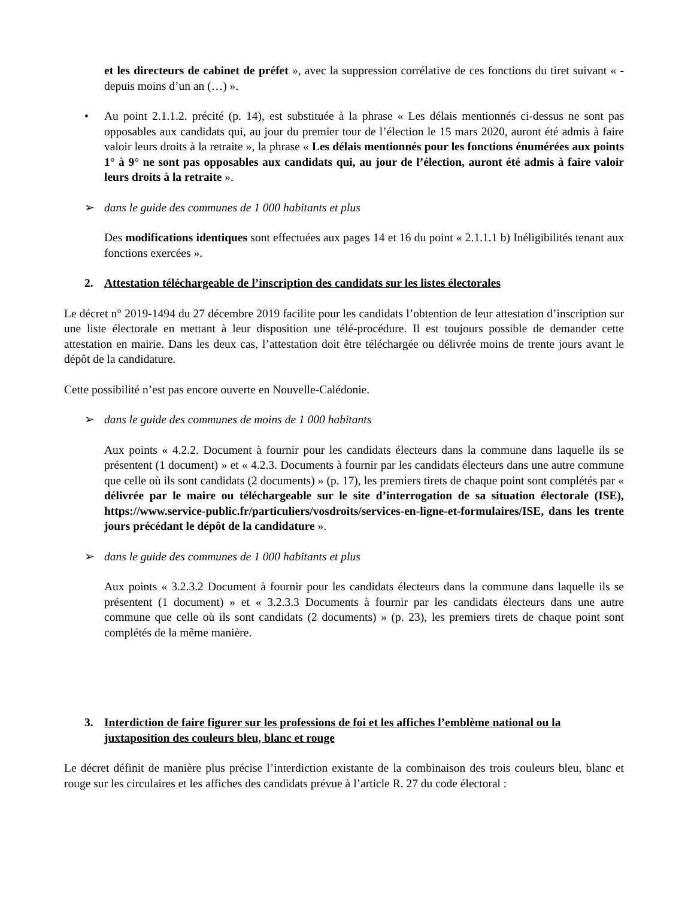et les directeurs de cabinet de préfet », avec la suppression corrélative de ces fonctions du tiret suivant « - depuis moins d’un an (…) ».
• Au point 2.1.1.2. précité (p. 14), est substituée à la phrase « Les délais mentionnés ci-dessus ne sont pas opposables aux candidats qui, au jour du premier tour de l’élection le 15 mars 2020, auront été admis à faire valoir leurs droits à la retraite », la phrase « Les délais mentionnés pour les fonctions énumérées aux points 1° à 9° ne sont pas opposables aux candidats qui, au jour de l’élection, auront été admis à faire valoir leurs droits à la retraite ».
➢ dans le guide des communes de 1 000 habitants et plus
Des modifications identiques sont effectuées aux pages 14 et 16 du point « 2.1.1.1 b) Inéligibilités tenant aux fonctions exercées ».
2. Attestation téléchargeable de l’inscription des candidats sur les listes électorales
Le décret n° 2019-1494 du 27 décembre 2019 facilite pour les candidats l’obtention de leur attestation d’inscription sur une liste électorale en mettant à leur disposition une télé-procédure. Il est toujours possible de demander cette attestation en mairie. Dans les deux cas, l’attestation doit être téléchargée ou délivrée moins de trente jours avant le dépôt de la candidature.
Cette possibilité n’est pas encore ouverte en Nouvelle-Calédonie.
➢ dans le guide des communes de moins de 1 000 habitants
Aux points « 4.2.2. Document à fournir pour les candidats électeurs dans la commune dans laquelle ils se présentent (1 document) » et « 4.2.3. Documents à fournir par les candidats électeurs dans une autre commune que celle où ils sont candidats (2 documents) » (p. 17), les premiers tirets de chaque point sont complétés par « délivrée par le maire ou téléchargeable sur le site d’interrogation de sa situation électorale (ISE), https://www.service-public.fr/particuliers/vosdroits/services-en-ligne-et-formulaires/ISE, dans les trente jours précédant le dépôt de la candidature ».
➢ dans le guide des communes de 1 000 habitants et plus
Aux points « 3.2.3.2 Document à fournir pour les candidats électeurs dans la commune dans laquelle ils se présentent (1 document) » et « 3.2.3.3 Documents à fournir par les candidats électeurs dans une autre commune que celle où ils sont candidats (2 documents) » (p. 23), les premiers tirets de chaque point sont complétés de la même manière.
3. Interdiction de faire figurer sur les professions de foi et les affiches l’emblème national ou la juxtaposition des couleurs bleu, blanc et rouge
Le décret définit de manière plus précise l’interdiction existante de la combinaison des trois couleurs bleu, blanc et rouge sur les circulaires et les affiches des candidats prévue à l’article R. 27 du code électoral :